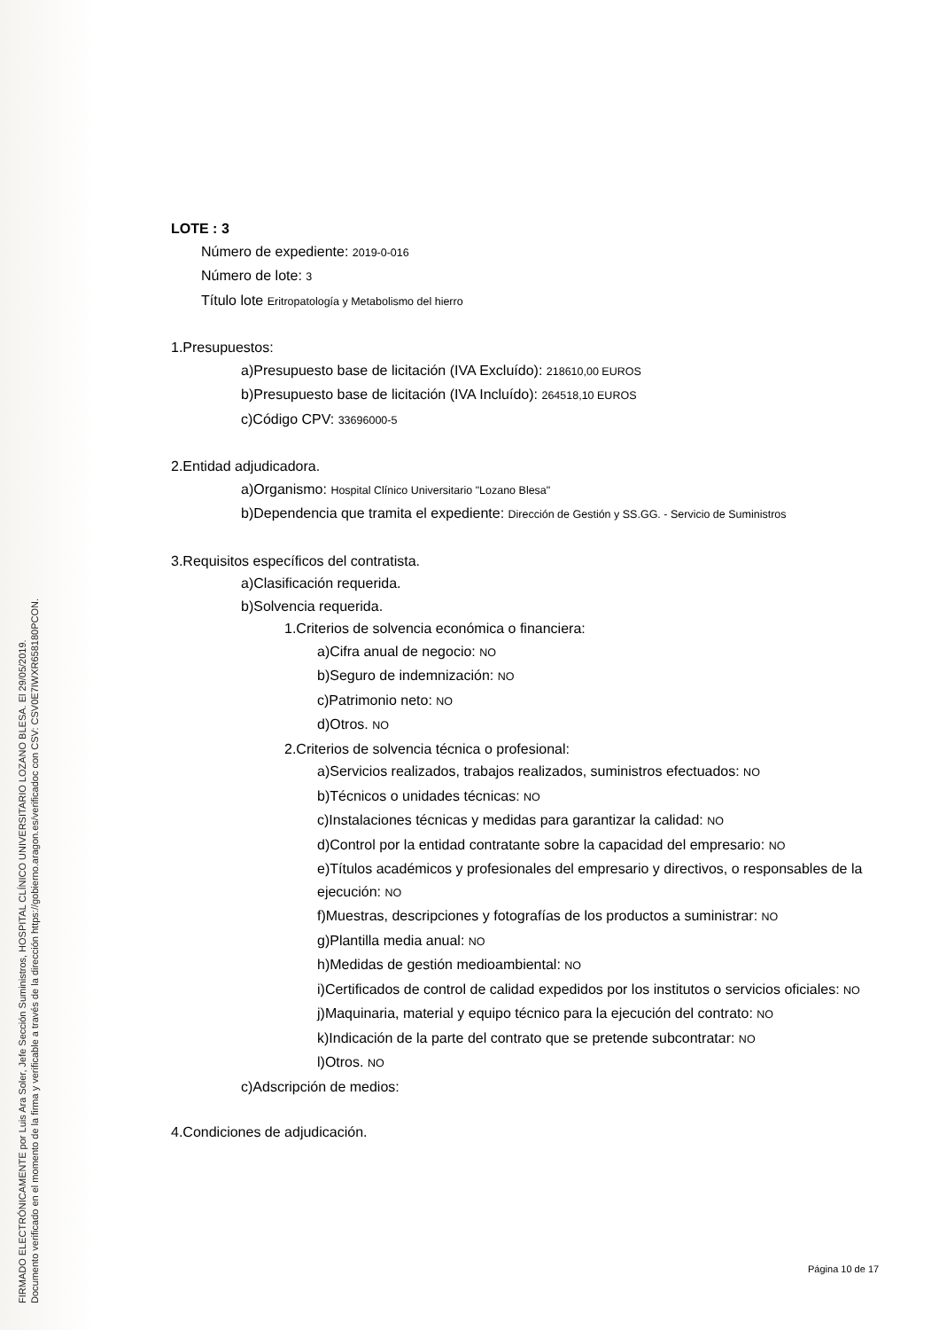FIRMADO ELECTRÓNICAMENTE por Luis Ara Soler, Jefe Sección Suministros, HOSPITAL CLÍNICO UNIVERSITARIO LOZANO BLESA. El 29/05/2019.
Documento verificado en el momento de la firma y verificable a través de la dirección https://gobierno.aragon.es/verificadoc con CSV: CSV0E7IWXR658180PCON.
LOTE : 3
Número de expediente: 2019-0-016
Número de lote: 3
Título lote Eritropatología y Metabolismo del hierro
1.Presupuestos:
a)Presupuesto base de licitación (IVA Excluído): 218610,00 EUROS
b)Presupuesto base de licitación (IVA Incluído): 264518,10 EUROS
c)Código CPV: 33696000-5
2.Entidad adjudicadora.
a)Organismo: Hospital Clínico Universitario "Lozano Blesa"
b)Dependencia que tramita el expediente: Dirección de Gestión y SS.GG. - Servicio de Suministros
3.Requisitos específicos del contratista.
a)Clasificación requerida.
b)Solvencia requerida.
1.Criterios de solvencia económica o financiera:
a)Cifra anual de negocio: NO
b)Seguro de indemnización: NO
c)Patrimonio neto: NO
d)Otros. NO
2.Criterios de solvencia técnica o profesional:
a)Servicios realizados, trabajos realizados, suministros efectuados: NO
b)Técnicos o unidades técnicas: NO
c)Instalaciones técnicas y medidas para garantizar la calidad: NO
d)Control por la entidad contratante sobre la capacidad del empresario: NO
e)Títulos académicos y profesionales del empresario y directivos, o responsables de la ejecución: NO
f)Muestras, descripciones y fotografías de los productos a suministrar: NO
g)Plantilla media anual: NO
h)Medidas de gestión medioambiental: NO
i)Certificados de control de calidad expedidos por los institutos o servicios oficiales: NO
j)Maquinaria, material y equipo técnico para la ejecución del contrato: NO
k)Indicación de la parte del contrato que se pretende subcontratar: NO
l)Otros. NO
c)Adscripción de medios:
4.Condiciones de adjudicación.
Página 10 de 17